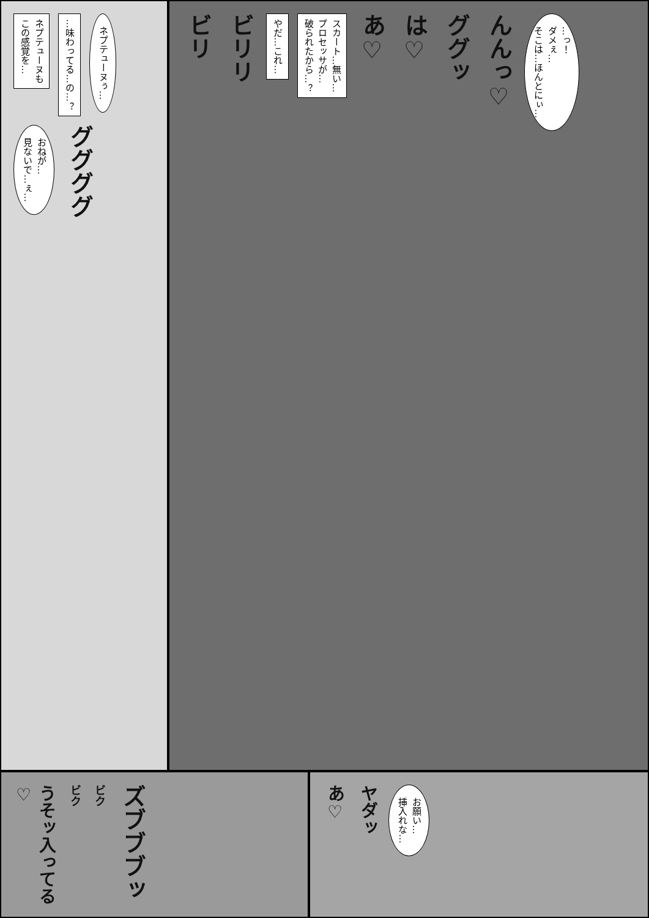ネプテューヌも
この感覚を…
…味わってる…の…？
ネプテューヌぅ…
おねが…
見ないで…ぇ…
ググググ
ビリ
ビリリ
やだ…これ…
スカート…無い…
プロセッサが…
破られたから…？
あ♡
は♡
ググッ
んんっ♡
…っ！
ダメぇ…
そこは…ほんとにぃ…
うそッ入ってる♡
ビク
ビク
ズブブブッ
あ♡
ヤダッ
お願い…
挿入れな…